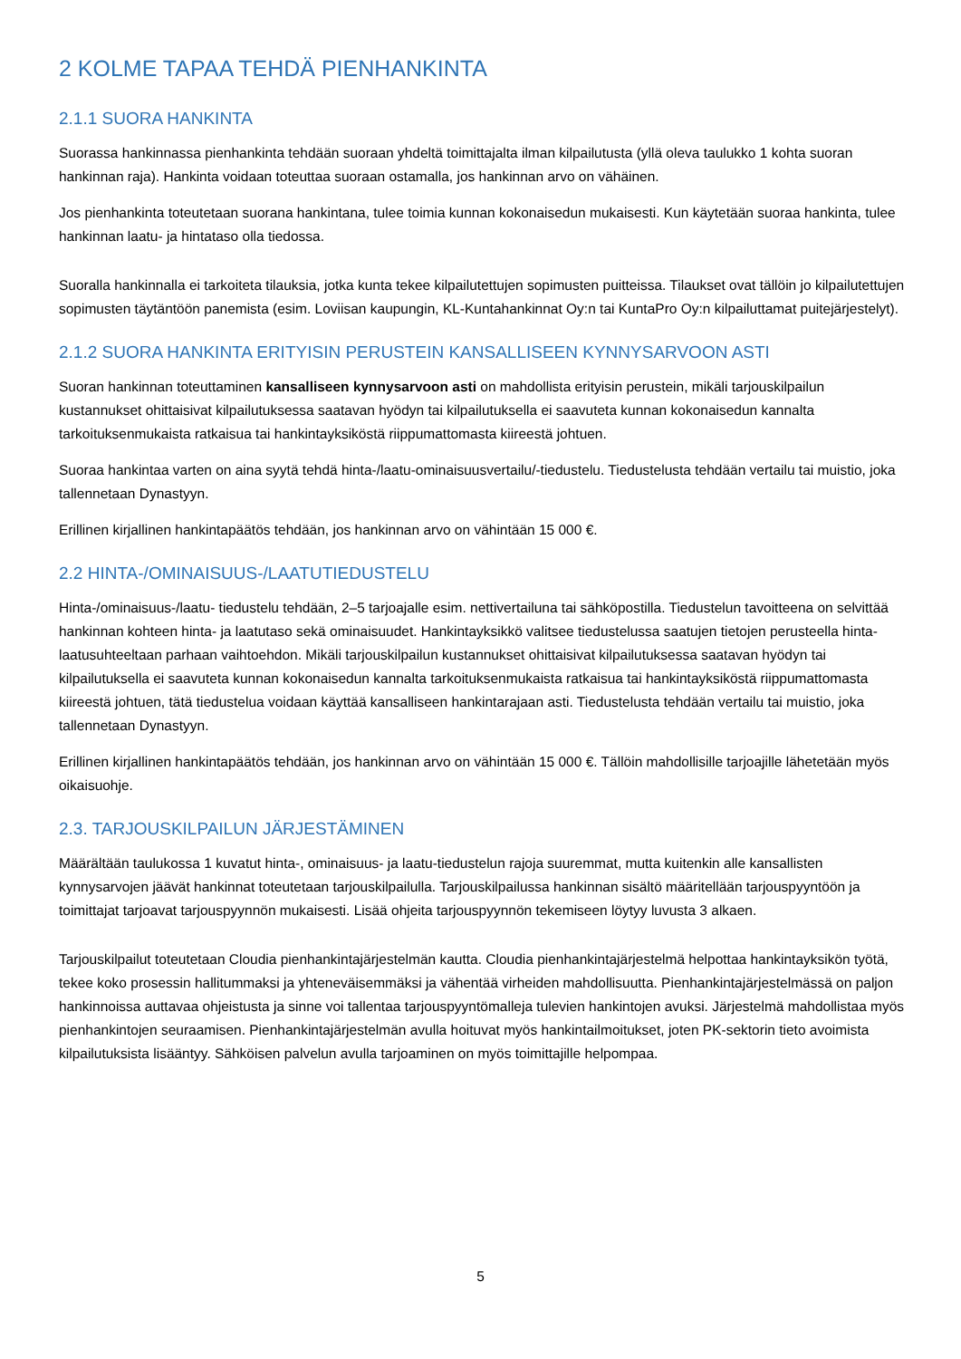2 KOLME TAPAA TEHDÄ PIENHANKINTA
2.1.1 SUORA HANKINTA
Suorassa hankinnassa pienhankinta tehdään suoraan yhdeltä toimittajalta ilman kilpailutusta (yllä oleva taulukko 1 kohta suoran hankinnan raja). Hankinta voidaan toteuttaa suoraan ostamalla, jos hankinnan arvo on vähäinen.
Jos pienhankinta toteutetaan suorana hankintana, tulee toimia kunnan kokonaisedun mukaisesti. Kun käytetään suoraa hankinta, tulee hankinnan laatu- ja hintataso olla tiedossa.
Suoralla hankinnalla ei tarkoiteta tilauksia, jotka kunta tekee kilpailutettujen sopimusten puitteissa. Tilaukset ovat tällöin jo kilpailutettujen sopimusten täytäntöön panemista (esim. Loviisan kaupungin, KL-Kuntahankinnat Oy:n tai KuntaPro Oy:n kilpailuttamat puitejärjestelyt).
2.1.2 SUORA HANKINTA ERITYISIN PERUSTEIN KANSALLISEEN KYNNYSARVOON ASTI
Suoran hankinnan toteuttaminen kansalliseen kynnysarvoon asti on mahdollista erityisin perustein, mikäli tarjouskilpailun kustannukset ohittaisivat kilpailutuksessa saatavan hyödyn tai kilpailutuksella ei saavuteta kunnan kokonaisedun kannalta tarkoituksenmukaista ratkaisua tai hankintayksiköstä riippumattomasta kiireestä johtuen.
Suoraa hankintaa varten on aina syytä tehdä hinta-/laatu-ominaisuusvertailu/-tiedustelu. Tiedustelusta tehdään vertailu tai muistio, joka tallennetaan Dynastyyn.
Erillinen kirjallinen hankintapäätös tehdään, jos hankinnan arvo on vähintään 15 000 €.
2.2 HINTA-/OMINAISUUS-/LAATUTIEDUSTELU
Hinta-/ominaisuus-/laatu- tiedustelu tehdään, 2–5 tarjoajalle esim. nettivertailuna tai sähköpostilla. Tiedustelun tavoitteena on selvittää hankinnan kohteen hinta- ja laatutaso sekä ominaisuudet. Hankintayksikkö valitsee tiedustelussa saatujen tietojen perusteella hinta-laatusuhteeltaan parhaan vaihtoehdon. Mikäli tarjouskilpailun kustannukset ohittaisivat kilpailutuksessa saatavan hyödyn tai kilpailutuksella ei saavuteta kunnan kokonaisedun kannalta tarkoituksenmukaista ratkaisua tai hankintayksiköstä riippumattomasta kiireestä johtuen, tätä tiedustelua voidaan käyttää kansalliseen hankintarajaan asti. Tiedustelusta tehdään vertailu tai muistio, joka tallennetaan Dynastyyn.
Erillinen kirjallinen hankintapäätös tehdään, jos hankinnan arvo on vähintään 15 000 €. Tällöin mahdollisille tarjoajille lähetetään myös oikaisuohje.
2.3. TARJOUSKILPAILUN JÄRJESTÄMINEN
Määrältään taulukossa 1 kuvatut hinta-, ominaisuus- ja laatu-tiedustelun rajoja suuremmat, mutta kuitenkin alle kansallisten kynnysarvojen jäävät hankinnat toteutetaan tarjouskilpailulla. Tarjouskilpailussa hankinnan sisältö määritellään tarjouspyyntöön ja toimittajat tarjoavat tarjouspyynnön mukaisesti. Lisää ohjeita tarjouspyynnön tekemiseen löytyy luvusta 3 alkaen.
Tarjouskilpailut toteutetaan Cloudia pienhankintajärjestelmän kautta. Cloudia pienhankintajärjestelmä helpottaa hankintayksikön työtä, tekee koko prosessin hallitummaksi ja yhteneväisemmäksi ja vähentää virheiden mahdollisuutta. Pienhankintajärjestelmässä on paljon hankinnoissa auttavaa ohjeistusta ja sinne voi tallentaa tarjouspyyntömalleja tulevien hankintojen avuksi. Järjestelmä mahdollistaa myös pienhankintojen seuraamisen. Pienhankintajärjestelmän avulla hoituvat myös hankintailmoitukset, joten PK-sektorin tieto avoimista kilpailutuksista lisääntyy. Sähköisen palvelun avulla tarjoaminen on myös toimittajille helpompaa.
5